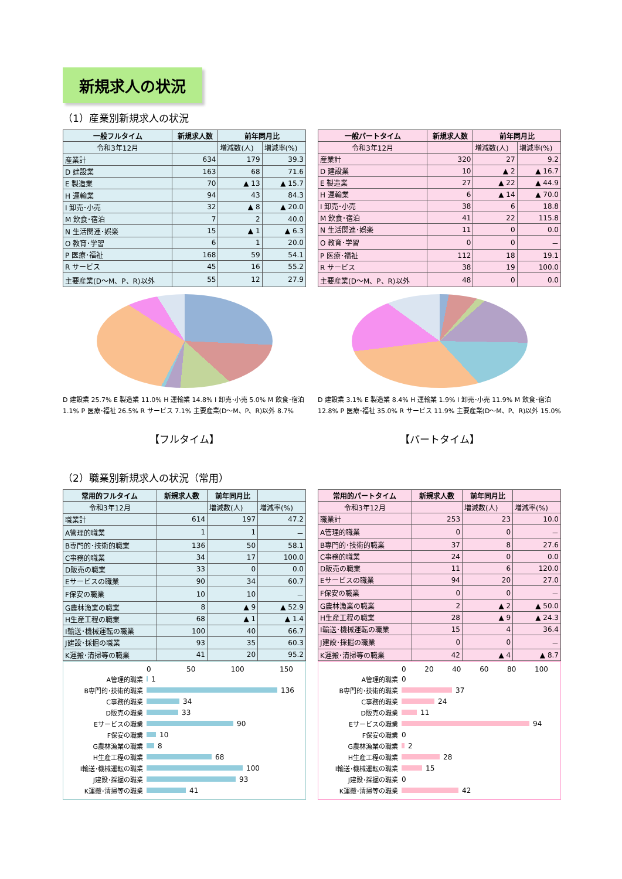新規求人の状況
（1）産業別新規求人の状況
| 一般フルタイム | 新規求人数 | 前年同月比 | |
| --- | --- | --- | --- |
| 令和3年12月 | | 増減数(人) | 増減率(%) |
| 産業計 | 634 | 179 | 39.3 |
| D 建設業 | 163 | 68 | 71.6 |
| E 製造業 | 70 | ▲ 13 | ▲ 15.7 |
| H 運輸業 | 94 | 43 | 84.3 |
| I 卸売･小売 | 32 | ▲ 8 | ▲ 20.0 |
| M 飲食･宿泊 | 7 | 2 | 40.0 |
| N 生活関連･娯楽 | 15 | ▲ 1 | ▲ 6.3 |
| O 教育･学習 | 6 | 1 | 20.0 |
| P 医療･福祉 | 168 | 59 | 54.1 |
| R サービス | 45 | 16 | 55.2 |
| 主要産業(D～M、P、R)以外 | 55 | 12 | 27.9 |
| 一般パートタイム | 新規求人数 | 前年同月比 | |
| --- | --- | --- | --- |
| 令和3年12月 | | 増減数(人) | 増減率(%) |
| 産業計 | 320 | 27 | 9.2 |
| D 建設業 | 10 | ▲ 2 | ▲ 16.7 |
| E 製造業 | 27 | ▲ 22 | ▲ 44.9 |
| H 運輸業 | 6 | ▲ 14 | ▲ 70.0 |
| I 卸売･小売 | 38 | 6 | 18.8 |
| M 飲食･宿泊 | 41 | 22 | 115.8 |
| N 生活関連･娯楽 | 11 | 0 | 0.0 |
| O 教育･学習 | 0 | 0 | － |
| P 医療･福祉 | 112 | 18 | 19.1 |
| R サービス | 38 | 19 | 100.0 |
| 主要産業(D～M、P、R)以外 | 48 | 0 | 0.0 |
D 建設業 25.7% E 製造業 11.0% H 運輸業 14.8% I 卸売･小売 5.0% M 飲食･宿泊 1.1% P 医療･福祉 26.5% R サービス 7.1% 主要産業(D～M、P、R)以外 8.7%
【フルタイム】
D 建設業 3.1% E 製造業 8.4% H 運輸業 1.9% I 卸売･小売 11.9% M 飲食･宿泊 12.8% P 医療･福祉 35.0% R サービス 11.9% 主要産業(D～M、P、R)以外 15.0%
【パートタイム】
（2）職業別新規求人の状況（常用）
| 常用的フルタイム | 新規求人数 | 前年同月比 | |
| --- | --- | --- | --- |
| 令和3年12月 | | 増減数(人) | 増減率(%) |
| 職業計 | 614 | 197 | 47.2 |
| A管理的職業 | 1 | 1 | － |
| B専門的･技術的職業 | 136 | 50 | 58.1 |
| C事務的職業 | 34 | 17 | 100.0 |
| D販売の職業 | 33 | 0 | 0.0 |
| Eサービスの職業 | 90 | 34 | 60.7 |
| F保安の職業 | 10 | 10 | － |
| G農林漁業の職業 | 8 | ▲ 9 | ▲ 52.9 |
| H生産工程の職業 | 68 | ▲ 1 | ▲ 1.4 |
| I輸送･機械運転の職業 | 100 | 40 | 66.7 |
| J建設･採掘の職業 | 93 | 35 | 60.3 |
| K運搬･清掃等の職業 | 41 | 20 | 95.2 |
| 常用的パートタイム | 新規求人数 | 前年同月比 | |
| --- | --- | --- | --- |
| 令和3年12月 | | 増減数(人) | 増減率(%) |
| 職業計 | 253 | 23 | 10.0 |
| A管理的職業 | 0 | 0 | － |
| B専門的･技術的職業 | 37 | 8 | 27.6 |
| C事務的職業 | 24 | 0 | 0.0 |
| D販売の職業 | 11 | 6 | 120.0 |
| Eサービスの職業 | 94 | 20 | 27.0 |
| F保安の職業 | 0 | 0 | － |
| G農林漁業の職業 | 2 | ▲ 2 | ▲ 50.0 |
| H生産工程の職業 | 28 | ▲ 9 | ▲ 24.3 |
| I輸送･機械運転の職業 | 15 | 4 | 36.4 |
| J建設･採掘の職業 | 0 | 0 | － |
| K運搬･清掃等の職業 | 42 | ▲ 4 | ▲ 8.7 |
0 50 100 150
A管理的職業 1
B専門的･技術的職業 136
C事務的職業 34
D販売の職業 33
Eサービスの職業 90
F保安の職業 10
G農林漁業の職業 8
H生産工程の職業 68
I輸送･機械運転の職業 100
J建設･採掘の職業 93
K運搬･清掃等の職業 41
0 20 40 60 80 100
A管理的職業 0
B専門的･技術的職業 37
C事務的職業 24
D販売の職業 11
Eサービスの職業 94
F保安の職業 0
G農林漁業の職業 2
H生産工程の職業 28
I輸送･機械運転の職業 15
J建設･採掘の職業 0
K運搬･清掃等の職業 42